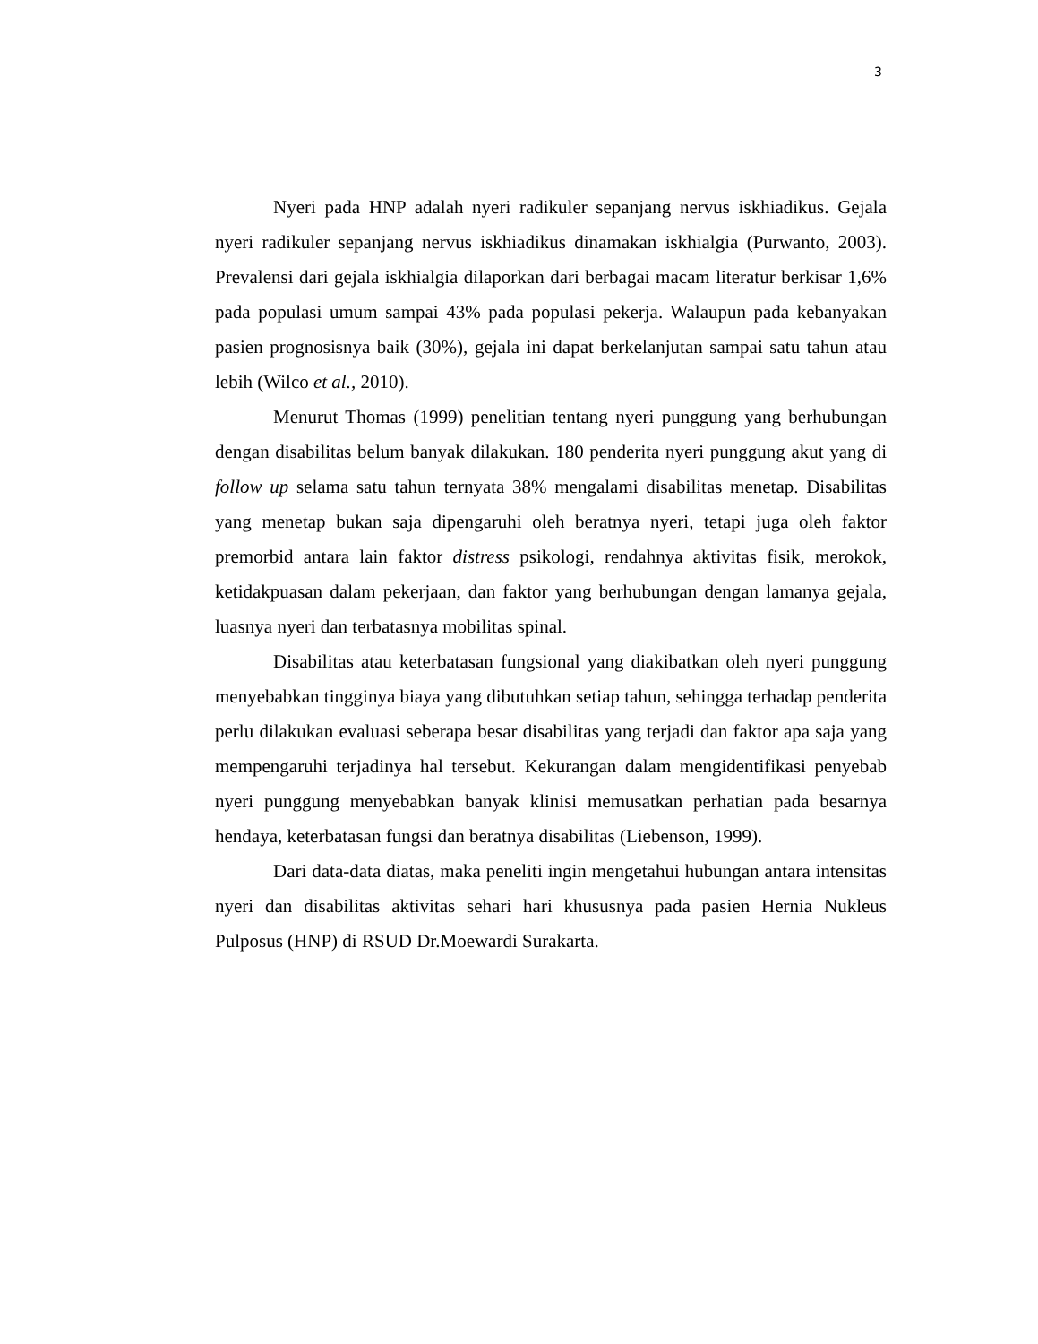3
Nyeri pada HNP adalah nyeri radikuler sepanjang nervus iskhiadikus. Gejala nyeri radikuler sepanjang nervus iskhiadikus dinamakan iskhialgia (Purwanto, 2003). Prevalensi dari gejala iskhialgia dilaporkan dari berbagai macam literatur berkisar 1,6% pada populasi umum sampai 43% pada populasi pekerja. Walaupun pada kebanyakan pasien prognosisnya baik (30%), gejala ini dapat berkelanjutan sampai satu tahun atau lebih (Wilco et al., 2010).
Menurut Thomas (1999) penelitian tentang nyeri punggung yang berhubungan dengan disabilitas belum banyak dilakukan. 180 penderita nyeri punggung akut yang di follow up selama satu tahun ternyata 38% mengalami disabilitas menetap. Disabilitas yang menetap bukan saja dipengaruhi oleh beratnya nyeri, tetapi juga oleh faktor premorbid antara lain faktor distress psikologi, rendahnya aktivitas fisik, merokok, ketidakpuasan dalam pekerjaan, dan faktor yang berhubungan dengan lamanya gejala, luasnya nyeri dan terbatasnya mobilitas spinal.
Disabilitas atau keterbatasan fungsional yang diakibatkan oleh nyeri punggung menyebabkan tingginya biaya yang dibutuhkan setiap tahun, sehingga terhadap penderita perlu dilakukan evaluasi seberapa besar disabilitas yang terjadi dan faktor apa saja yang mempengaruhi terjadinya hal tersebut. Kekurangan dalam mengidentifikasi penyebab nyeri punggung menyebabkan banyak klinisi memusatkan perhatian pada besarnya hendaya, keterbatasan fungsi dan beratnya disabilitas (Liebenson, 1999).
Dari data-data diatas, maka peneliti ingin mengetahui hubungan antara intensitas nyeri dan disabilitas aktivitas sehari hari khususnya pada pasien Hernia Nukleus Pulposus (HNP) di RSUD Dr.Moewardi Surakarta.